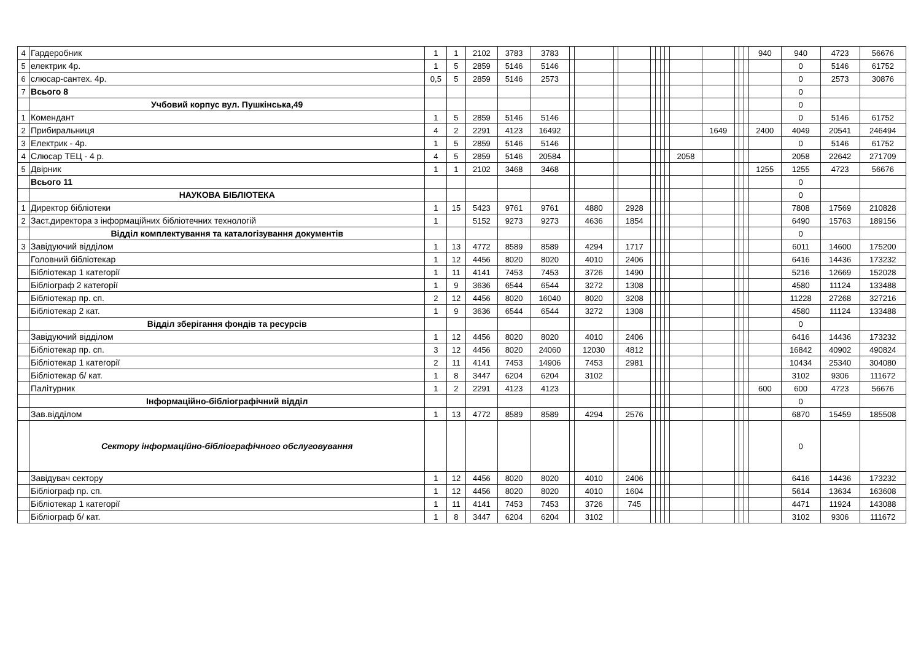| 4 | Гардеробник | 1 | 1 | 2102 | 3783 | 3783 | | | | | | | | | | | | | | 940 | 940 | 4723 | 56676 |
| 5 | електрик 4р. | 1 | 5 | 2859 | 5146 | 5146 | | | | | | | | | | | | | | | 0 | 5146 | 61752 |
| 6 | слюсар-сантех. 4р. | 0,5 | 5 | 2859 | 5146 | 2573 | | | | | | | | | | | | | | | 0 | 2573 | 30876 |
| 7 | Всього 8 | | | | | | | | | | | | | | | | | | | | 0 | | |
| | Учбовий корпус вул. Пушкінська,49 | | | | | | | | | | | | | | | | | | | | 0 | | |
| 1 | Комендант | 1 | 5 | 2859 | 5146 | 5146 | | | | | | | | | | | | | | | 0 | 5146 | 61752 |
| 2 | Прибиральниця | 4 | 2 | 2291 | 4123 | 16492 | | | | | | | | | | 1649 | | | | 2400 | 4049 | 20541 | 246494 |
| 3 | Електрик - 4р. | 1 | 5 | 2859 | 5146 | 5146 | | | | | | | | | | | | | | | 0 | 5146 | 61752 |
| 4 | Слюсар ТЕЦ - 4 р. | 4 | 5 | 2859 | 5146 | 20584 | | | | | | | | | 2058 | | | | | | 2058 | 22642 | 271709 |
| 5 | Двірник | 1 | 1 | 2102 | 3468 | 3468 | | | | | | | | | | | | | | 1255 | 1255 | 4723 | 56676 |
| | Всього 11 | | | | | | | | | | | | | | | | | | | | 0 | | |
| | НАУКОВА БІБЛІОТЕКА | | | | | | | | | | | | | | | | | | | | 0 | | |
| 1 | Директор бібліотеки | 1 | 15 | 5423 | 9761 | 9761 | | 4880 | | 2928 | | | | | | | | | | | 7808 | 17569 | 210828 |
| 2 | Заст.директора з інформаційних бібліотечних технологій | 1 | | 5152 | 9273 | 9273 | | 4636 | | 1854 | | | | | | | | | | | 6490 | 15763 | 189156 |
| | Відділ комплектування та каталогізування документів | | | | | | | | | | | | | | | | | | | | 0 | | |
| 3 | Завідуючий відділом | 1 | 13 | 4772 | 8589 | 8589 | | 4294 | | 1717 | | | | | | | | | | | 6011 | 14600 | 175200 |
| | Головний бібліотекар | 1 | 12 | 4456 | 8020 | 8020 | | 4010 | | 2406 | | | | | | | | | | | 6416 | 14436 | 173232 |
| | Бібліотекар 1 категорії | 1 | 11 | 4141 | 7453 | 7453 | | 3726 | | 1490 | | | | | | | | | | | 5216 | 12669 | 152028 |
| | Бібліограф 2 категорії | 1 | 9 | 3636 | 6544 | 6544 | | 3272 | | 1308 | | | | | | | | | | | 4580 | 11124 | 133488 |
| | Бібліотекар пр. сп. | 2 | 12 | 4456 | 8020 | 16040 | | 8020 | | 3208 | | | | | | | | | | | 11228 | 27268 | 327216 |
| | Бібліотекар 2 кат. | 1 | 9 | 3636 | 6544 | 6544 | | 3272 | | 1308 | | | | | | | | | | | 4580 | 11124 | 133488 |
| | Відділ зберігання фондів та ресурсів | | | | | | | | | | | | | | | | | | | | 0 | | |
| | Завідуючий відділом | 1 | 12 | 4456 | 8020 | 8020 | | 4010 | | 2406 | | | | | | | | | | | 6416 | 14436 | 173232 |
| | Бібліотекар пр. сп. | 3 | 12 | 4456 | 8020 | 24060 | | 12030 | | 4812 | | | | | | | | | | | 16842 | 40902 | 490824 |
| | Бібліотекар 1 категорії | 2 | 11 | 4141 | 7453 | 14906 | | 7453 | | 2981 | | | | | | | | | | | 10434 | 25340 | 304080 |
| | Бібліотекар б/ кат. | 1 | 8 | 3447 | 6204 | 6204 | | 3102 | | | | | | | | | | | | | 3102 | 9306 | 111672 |
| | Палітурник | 1 | 2 | 2291 | 4123 | 4123 | | | | | | | | | | | | | | 600 | 600 | 4723 | 56676 |
| | Інформаційно-бібліографічний відділ | | | | | | | | | | | | | | | | | | | | 0 | | |
| | Зав.відділом | 1 | 13 | 4772 | 8589 | 8589 | | 4294 | | 2576 | | | | | | | | | | | 6870 | 15459 | 185508 |
| | Сектору інформаційно-бібліографічного обслуговування | | | | | | | | | | | | | | | | | | | | 0 | | |
| | Завідувач сектору | 1 | 12 | 4456 | 8020 | 8020 | | 4010 | | 2406 | | | | | | | | | | | 6416 | 14436 | 173232 |
| | Бібліограф пр. сп. | 1 | 12 | 4456 | 8020 | 8020 | | 4010 | | 1604 | | | | | | | | | | | 5614 | 13634 | 163608 |
| | Бібліотекар 1 категорії | 1 | 11 | 4141 | 7453 | 7453 | | 3726 | | 745 | | | | | | | | | | | 4471 | 11924 | 143088 |
| | Бібліограф б/ кат. | 1 | 8 | 3447 | 6204 | 6204 | | 3102 | | | | | | | | | | | | | 3102 | 9306 | 111672 |